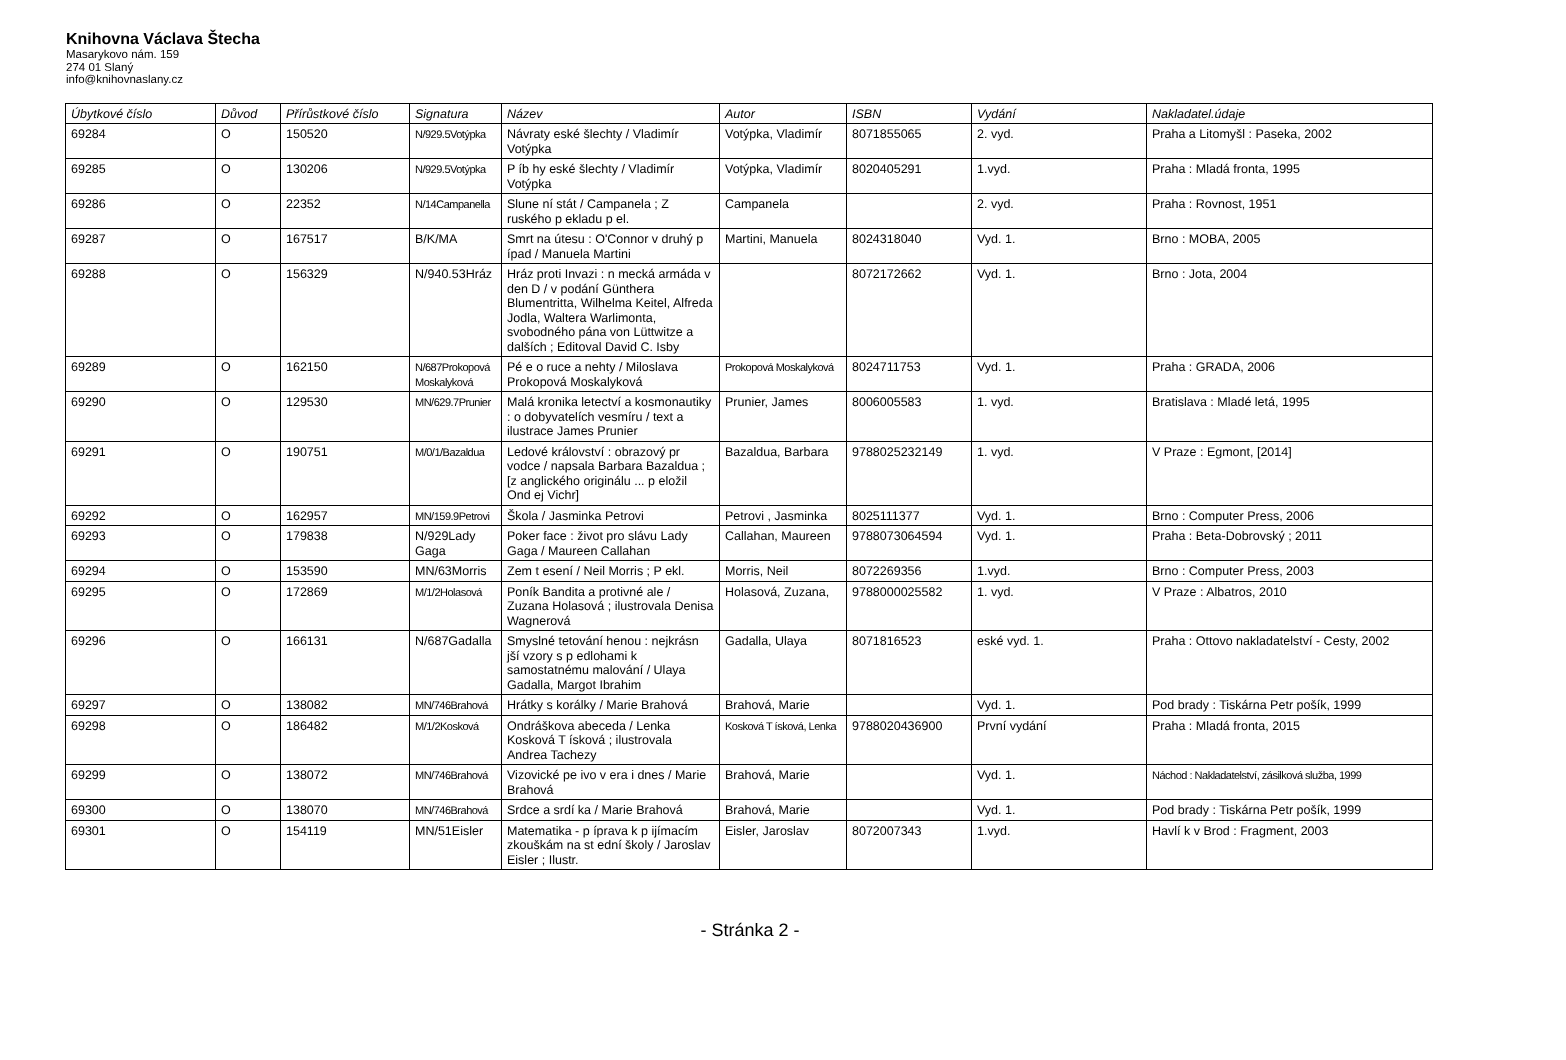Knihovna Václava Štecha
Masarykovo nám. 159
274 01 Slaný
info@knihovnaslany.cz
| Úbytkové číslo | Důvod | Přírůstkové číslo | Signatura | Název | Autor | ISBN | Vydání | Nakladatel.údaje |
| --- | --- | --- | --- | --- | --- | --- | --- | --- |
| 69284 | O | 150520 | N/929.5Votýpka | Návraty eské šlechty / Vladimír Votýpka | Votýpka, Vladimír | 8071855065 | 2. vyd. | Praha a Litomyšl : Paseka, 2002 |
| 69285 | O | 130206 | N/929.5Votýpka | P íb hy eské šlechty / Vladimír Votýpka | Votýpka, Vladimír | 8020405291 | 1.vyd. | Praha : Mladá fronta, 1995 |
| 69286 | O | 22352 | N/14Campanella | Slune ní stát / Campanela ; Z ruského p ekladu p el. | Campanela | | 2. vyd. | Praha : Rovnost, 1951 |
| 69287 | O | 167517 | B/K/MA | Smrt na útesu : O'Connor v druhý p ípad / Manuela Martini | Martini, Manuela | 8024318040 | Vyd. 1. | Brno : MOBA, 2005 |
| 69288 | O | 156329 | N/940.53Hráz | Hráz proti Invazi : n mecká armáda v den D / v podání Günthera Blumentritta, Wilhelma Keitel, Alfreda Jodla, Waltera Warlimonta, svobodného pána von Lüttwitze a dalších ; Editoval David C. Isby | | 8072172662 | Vyd. 1. | Brno : Jota, 2004 |
| 69289 | O | 162150 | N/687Prokopová Moskalyková | Pé e o ruce a nehty / Miloslava Prokopová Moskalyková | Prokopová Moskalyková | 8024711753 | Vyd. 1. | Praha : GRADA, 2006 |
| 69290 | O | 129530 | MN/629.7Prunier | Malá kronika letectví a kosmonautiky : o dobyvatelích vesmíru / text a ilustrace James Prunier | Prunier, James | 8006005583 | 1. vyd. | Bratislava : Mladé letá, 1995 |
| 69291 | O | 190751 | M/0/1/Bazaldua | Ledové království : obrazový pr vodce / napsala Barbara Bazaldua ; [z anglického originálu ... p eložil Ond ej Vichr] | Bazaldua, Barbara | 9788025232149 | 1. vyd. | V Praze : Egmont, [2014] |
| 69292 | O | 162957 | MN/159.9Petrovi | Škola / Jasminka Petrovi | Petrovi , Jasminka | 8025111377 | Vyd. 1. | Brno : Computer Press, 2006 |
| 69293 | O | 179838 | N/929Lady Gaga | Poker face : život pro slávu Lady Gaga / Maureen Callahan | Callahan, Maureen | 9788073064594 | Vyd. 1. | Praha : Beta-Dobrovský ; 2011 |
| 69294 | O | 153590 | MN/63Morris | Zem t esení / Neil Morris ; P ekl. | Morris, Neil | 8072269356 | 1.vyd. | Brno : Computer Press, 2003 |
| 69295 | O | 172869 | M/1/2Holasová | Poník Bandita a protivné ale / Zuzana Holasová ; ilustrovala Denisa Wagnerová | Holasová, Zuzana, | 9788000025582 | 1. vyd. | V Praze : Albatros, 2010 |
| 69296 | O | 166131 | N/687Gadalla | Smyslné tetování henou : nejkrásn jší vzory s p edlohami k samostatnému malování / Ulaya Gadalla, Margot Ibrahim | Gadalla, Ulaya | 8071816523 | eské vyd. 1. | Praha : Ottovo nakladatelství - Cesty, 2002 |
| 69297 | O | 138082 | MN/746Brahová | Hrátky s korálky / Marie Brahová | Brahová, Marie | | Vyd. 1. | Pod brady : Tiskárna Petr pošík, 1999 |
| 69298 | O | 186482 | M/1/2Kosková | Ondráškova abeceda / Lenka Kosková T ísková ; ilustrovala Andrea Tachezy | Kosková T ísková, Lenka | 9788020436900 | První vydání | Praha : Mladá fronta, 2015 |
| 69299 | O | 138072 | MN/746Brahová | Vizovické pe ivo v era i dnes / Marie Brahová | Brahová, Marie | | Vyd. 1. | Náchod : Nakladatelství, zásilková služba, 1999 |
| 69300 | O | 138070 | MN/746Brahová | Srdce a srdí ka / Marie Brahová | Brahová, Marie | | Vyd. 1. | Pod brady : Tiskárna Petr pošík, 1999 |
| 69301 | O | 154119 | MN/51Eisler | Matematika - p íprava k p ijímacím zkouškám na st ední školy / Jaroslav Eisler ; Ilustr. | Eisler, Jaroslav | 8072007343 | 1.vyd. | Havlí k v Brod : Fragment, 2003 |
- Stránka 2 -